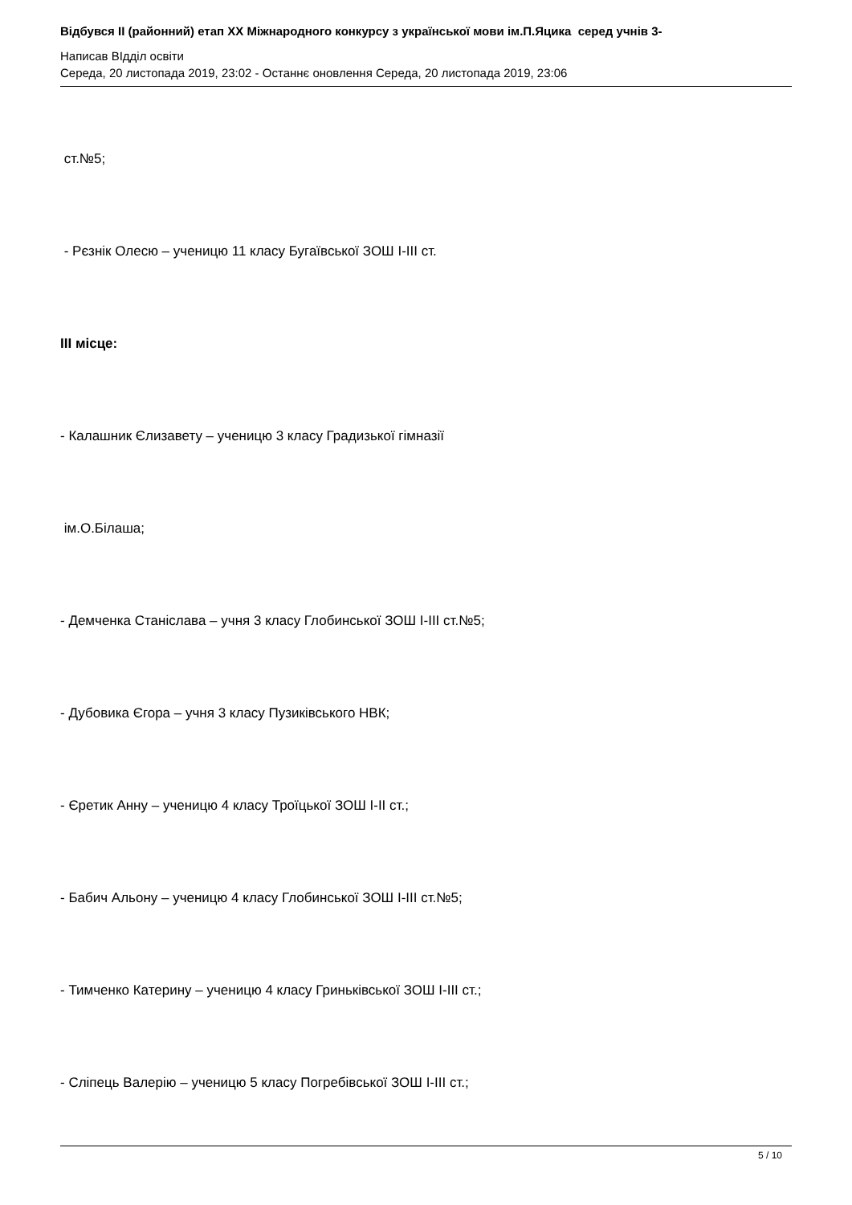Відбувся ІІ (районний) етап ХХ Міжнародного конкурсу з української мови ім.П.Яцика серед учнів 3-
Написав ВІдділ освіти
Середа, 20 листопада 2019, 23:02 - Останнє оновлення Середа, 20 листопада 2019, 23:06
ст.№5;
- Рєзнік Олесю – ученицю 11 класу Бугаївської ЗОШ І-ІІІ ст.
ІІІ місце:
- Калашник Єлизавету – ученицю 3 класу Градизької гімназії
ім.О.Білаша;
- Демченка Станіслава – учня 3 класу Глобинської ЗОШ І-ІІІ ст.№5;
- Дубовика Єгора – учня 3 класу Пузиківського НВК;
- Єретик Анну – ученицю 4 класу Троїцької ЗОШ І-ІІ ст.;
- Бабич Альону – ученицю 4 класу Глобинської ЗОШ І-ІІІ ст.№5;
- Тимченко Катерину – ученицю 4 класу Гриньківської ЗОШ І-ІІІ ст.;
- Сліпець Валерію – ученицю 5 класу Погребівської ЗОШ І-ІІІ ст.;
5 / 10